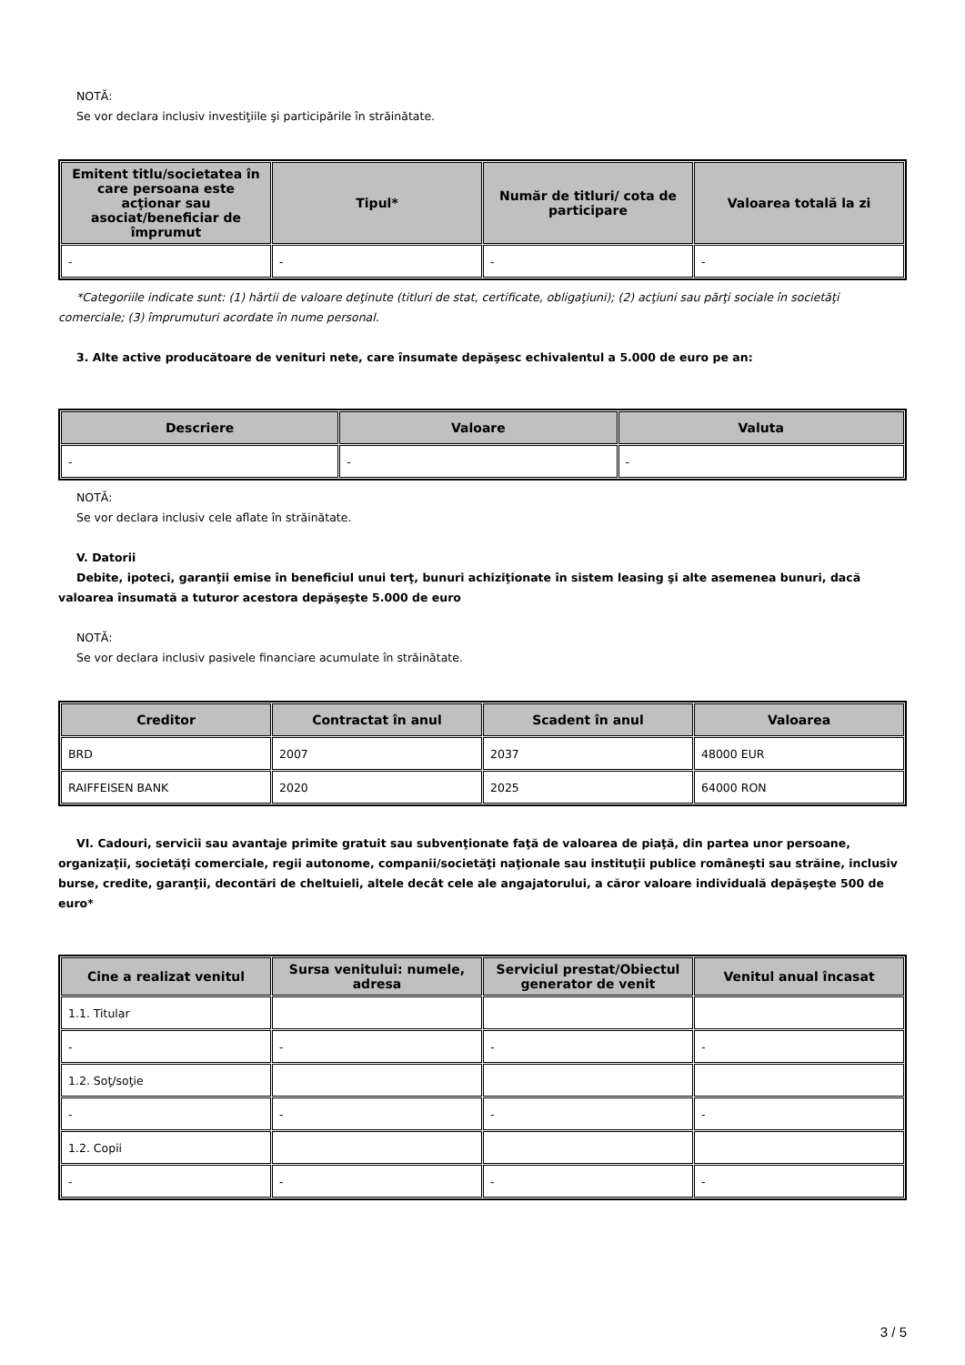NOTĂ:
Se vor declara inclusiv investiţiile şi participările în străinătate.
| Emitent titlu/societatea în care persoana este acţionar sau asociat/beneficiar de împrumut | Tipul* | Număr de titluri/ cota de participare | Valoarea totală la zi |
| --- | --- | --- | --- |
| - | - | - | - |
*Categoriile indicate sunt: (1) hârtii de valoare deţinute (titluri de stat, certificate, obligaţiuni); (2) acţiuni sau părţi sociale în societăţi comerciale; (3) împrumuturi acordate în nume personal.
3. Alte active producătoare de venituri nete, care însumate depăşesc echivalentul a 5.000 de euro pe an:
| Descriere | Valoare | Valuta |
| --- | --- | --- |
| - | - | - |
NOTĂ:
Se vor declara inclusiv cele aflate în străinătate.
V. Datorii
Debite, ipoteci, garanţii emise în beneficiul unui terţ, bunuri achiziţionate în sistem leasing şi alte asemenea bunuri, dacă valoarea însumată a tuturor acestora depăşeşte 5.000 de euro
NOTĂ:
Se vor declara inclusiv pasivele financiare acumulate în străinătate.
| Creditor | Contractat în anul | Scadent în anul | Valoarea |
| --- | --- | --- | --- |
| BRD | 2007 | 2037 | 48000 EUR |
| RAIFFEISEN BANK | 2020 | 2025 | 64000 RON |
VI. Cadouri, servicii sau avantaje primite gratuit sau subvenţionate faţă de valoarea de piaţă, din partea unor persoane, organizaţii, societăţi comerciale, regii autonome, companii/societăţi naţionale sau instituţii publice româneşti sau străine, inclusiv burse, credite, garanţii, decontări de cheltuieli, altele decât cele ale angajatorului, a căror valoare individuală depăşeşte 500 de euro*
| Cine a realizat venitul | Sursa venitului: numele, adresa | Serviciul prestat/Obiectul generator de venit | Venitul anual încasat |
| --- | --- | --- | --- |
| 1.1. Titular | | | |
| - | - | - | - |
| 1.2. Soţ/soţie | | | |
| - | - | - | - |
| 1.2. Copii | | | |
| - | - | - | - |
3 / 5